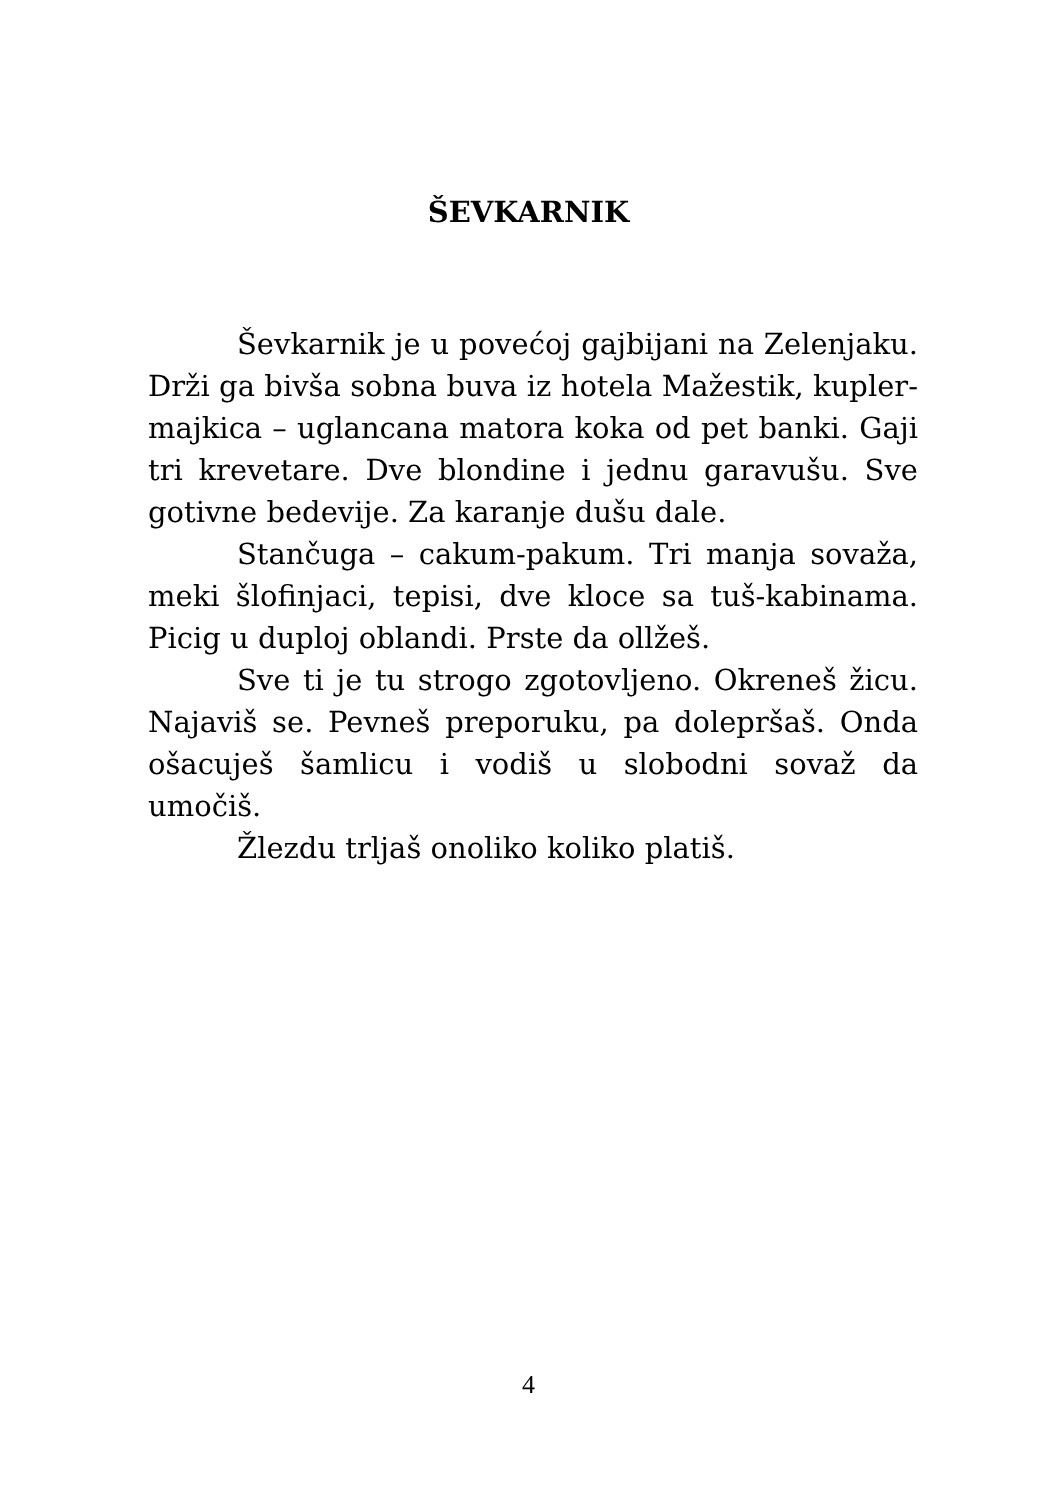ŠEVKARNIK
Ševkarnik je u povećoj gajbijani na Zelenjaku. Drži ga bivša sobna buva iz hotela Mažestik, kupler-majkica – uglancana matora koka od pet banki. Gaji tri krevetare. Dve blondine i jednu garavušu. Sve gotivne bedevije. Za karanje dušu dale.
Stančuga – cakum-pakum. Tri manja sovaža, meki šlofinjaci, tepisi, dve kloce sa tuš-kabinama. Picig u duploj oblandi. Prste da ollžeš.
Sve ti je tu strogo zgotovljeno. Okreneš žicu. Najaviš se. Pevneš preporuku, pa dolepršaš. Onda ošacuješ šamlicu i vodiš u slobodni sovaž da umočiš.
Žlezdu trljaš onoliko koliko platiš.
4